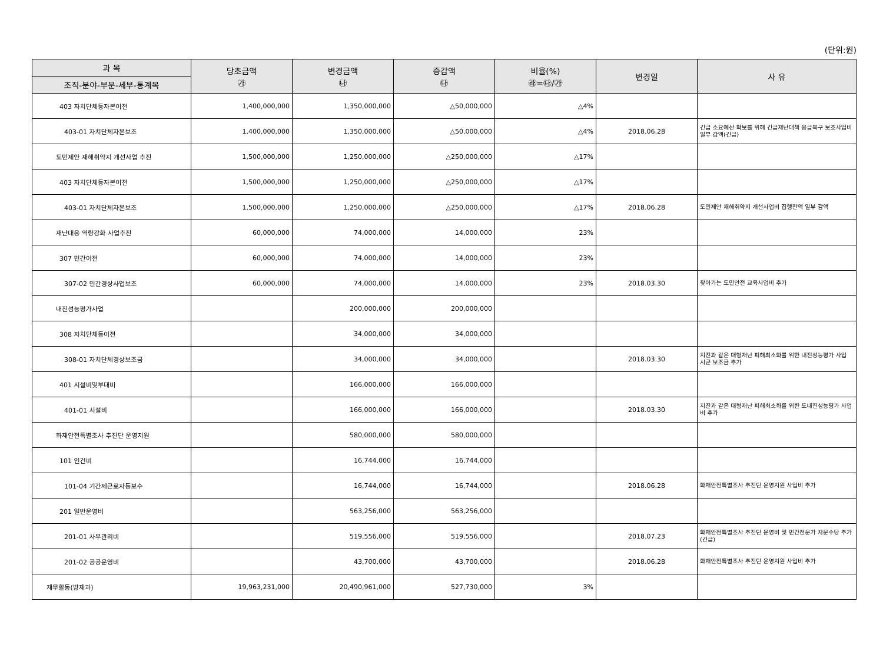(단위:원)
| 과 목 | 당초금액 ㉮ | 변경금액 ㉯ | 증감액 ㉰ | 비율(%) ㉱=㉰/㉮ | 변경일 | 사 유 |
| --- | --- | --- | --- | --- | --- | --- |
| 조직-분야-부문-세부-통계목 | | | | | | |
| 403 자치단체등자본이전 | 1,400,000,000 | 1,350,000,000 | △50,000,000 | △4% | | |
| 403-01 자치단체자본보조 | 1,400,000,000 | 1,350,000,000 | △50,000,000 | △4% | 2018.06.28 | 긴급 소요예산 확보를 위해 긴급재난대책 응급복구 보조사업비 일부 감액(긴급) |
| 도민제안 재해취약지 개선사업 추진 | 1,500,000,000 | 1,250,000,000 | △250,000,000 | △17% | | |
| 403 자치단체등자본이전 | 1,500,000,000 | 1,250,000,000 | △250,000,000 | △17% | | |
| 403-01 자치단체자본보조 | 1,500,000,000 | 1,250,000,000 | △250,000,000 | △17% | 2018.06.28 | 도민제안 재해취약지 개선사업비 집행잔액 일부 감액 |
| 재난대응 역량강화 사업추진 | 60,000,000 | 74,000,000 | 14,000,000 | 23% | | |
| 307 민간이전 | 60,000,000 | 74,000,000 | 14,000,000 | 23% | | |
| 307-02 민간경상사업보조 | 60,000,000 | 74,000,000 | 14,000,000 | 23% | 2018.03.30 | 찾아가는 도민안전 교육사업비 추가 |
| 내진성능평가사업 | | 200,000,000 | 200,000,000 | | | |
| 308 자치단체등이전 | | 34,000,000 | 34,000,000 | | | |
| 308-01 자치단체경상보조금 | | 34,000,000 | 34,000,000 | | 2018.03.30 | 지진과 같은 대형재난 피해최소화를 위한 내진성능평가 사업 시군 보조금 추가 |
| 401 시설비및부대비 | | 166,000,000 | 166,000,000 | | | |
| 401-01 시설비 | | 166,000,000 | 166,000,000 | | 2018.03.30 | 지진과 같은 대형재난 피해최소화를 위한 도내진성능평가 사업비 추가 |
| 화재안전특별조사 추진단 운영지원 | | 580,000,000 | 580,000,000 | | | |
| 101 인건비 | | 16,744,000 | 16,744,000 | | | |
| 101-04 기간제근로자등보수 | | 16,744,000 | 16,744,000 | | 2018.06.28 | 화재안전특별조사 추진단 운영지원 사업비 추가 |
| 201 일반운영비 | | 563,256,000 | 563,256,000 | | | |
| 201-01 사무관리비 | | 519,556,000 | 519,556,000 | | 2018.07.23 | 화재안전특별조사 추진단 운영비 및 민간전문가 자문수당 추가(긴급) |
| 201-02 공공운영비 | | 43,700,000 | 43,700,000 | | 2018.06.28 | 화재안전특별조사 추진단 운영지원 사업비 추가 |
| 재무활동(방재과) | 19,963,231,000 | 20,490,961,000 | 527,730,000 | 3% | | |